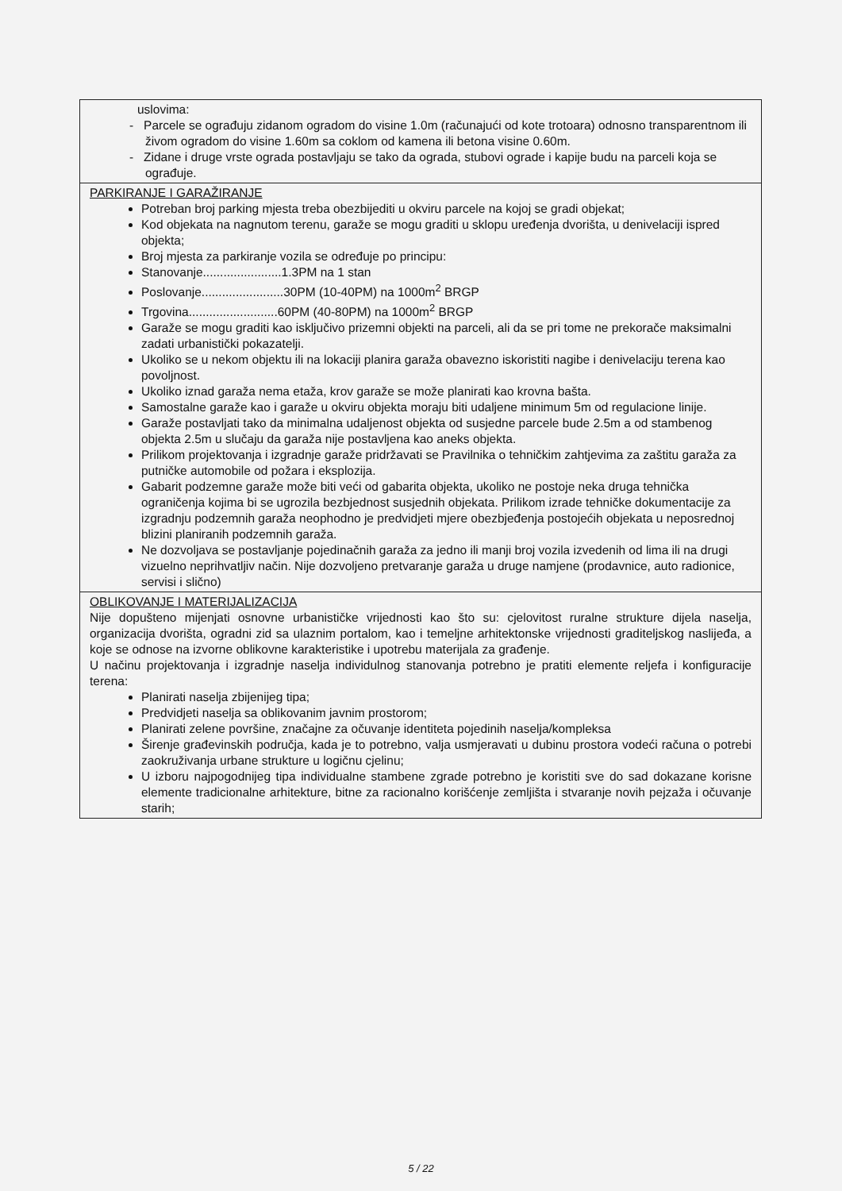| uslovima: - Parcele se ograđuju zidanom ogradom do visine 1.0m (računajući od kote trotoara) odnosno transparentnom ili živom ogradom do visine 1.60m sa coklom od kamena ili betona visine 0.60m. - Zidane i druge vrste ograda postavljaju se tako da ograda, stubovi ograde i kapije budu na parceli koja se ograđuje. |
| PARKIRANJE I GARAŽIRANJE Potreban broj parking mjesta treba obezbijediti u okviru parcele na kojoj se gradi objekat; Kod objekata na nagnutom terenu, garaže se mogu graditi u sklopu uređenja dvorišta, u denivelaciji ispred objekta; Broj mjesta za parkiranje vozila se određuje po principu: Stanovanje.......................1.3PM na 1 stan Poslovanje........................30PM (10-40PM) na 1000m<sup>2</sup> BRGP Trgovina..........................60PM (40-80PM) na 1000m<sup>2</sup> BRGP Garaže se mogu graditi kao isključivo prizemni objekti na parceli, ali da se pri tome ne prekorače maksimalni zadati urbanistički pokazatelji. Ukoliko se u nekom objektu ili na lokaciji planira garaža obavezno iskoristiti nagibe i denivelaciju terena kao povoljnost. Ukoliko iznad garaža nema etaža, krov garaže se može planirati kao krovna bašta. Samostalne garaže kao i garaže u okviru objekta moraju biti udaljene minimum 5m od regulacione linije. Garaže postavljati tako da minimalna udaljenost objekta od susjedne parcele bude 2.5m a od stambenog objekta 2.5m u slučaju da garaža nije postavljena kao aneks objekta. Prilikom projektovanja i izgradnje garaže pridržavati se Pravilnika o tehničkim zahtjevima za zaštitu garaža za putničke automobile od požara i eksplozija. Gabarit podzemne garaže može biti veći od gabarita objekta, ukoliko ne postoje neka druga tehnička ograničenja kojima bi se ugrozila bezbjednost susjednih objekata. Prilikom izrade tehničke dokumentacije za izgradnju podzemnih garaža neophodno je predvidjeti mjere obezbjeđenja postojećih objekata u neposrednoj blizini planiranih podzemnih garaža. Ne dozvoljava se postavljanje pojedinačnih garaža za jedno ili manji broj vozila izvedenih od lima ili na drugi vizuelno neprihvatljiv način. Nije dozvoljeno pretvaranje garaža u druge namjene (prodavnice, auto radionice, servisi i slično) |
| OBLIKOVANJE I MATERIJALIZACIJA Nije dopušteno mijenjati osnovne urbanističke vrijednosti kao što su: cjelovitost ruralne strukture dijela naselja, organizacija dvorišta, ogradni zid sa ulaznim portalom, kao i temeljne arhitektonske vrijednosti graditeljskog naslijeđa, a koje se odnose na izvorne oblikovne karakteristike i upotrebu materijala za građenje. U načinu projektovanja i izgradnje naselja individulnog stanovanja potrebno je pratiti elemente reljefa i konfiguracije terena: Planirati naselja zbijenijeg tipa; Predvidjeti naselja sa oblikovanim javnim prostorom; Planirati zelene površine, značajne za očuvanje identiteta pojedinih naselja/kompleksa Širenje građevinskih područja, kada je to potrebno, valja usmjeravati u dubinu prostora vodeći računa o potrebi zaokruživanja urbane strukture u logičnu cjelinu; U izboru najpogodnijeg tipa individualne stambene zgrade potrebno je koristiti sve do sad dokazane korisne elemente tradicionalne arhitekture, bitne za racionalno korišćenje zemljišta i stvaranje novih pejzaža i očuvanje starih; |
5 / 22